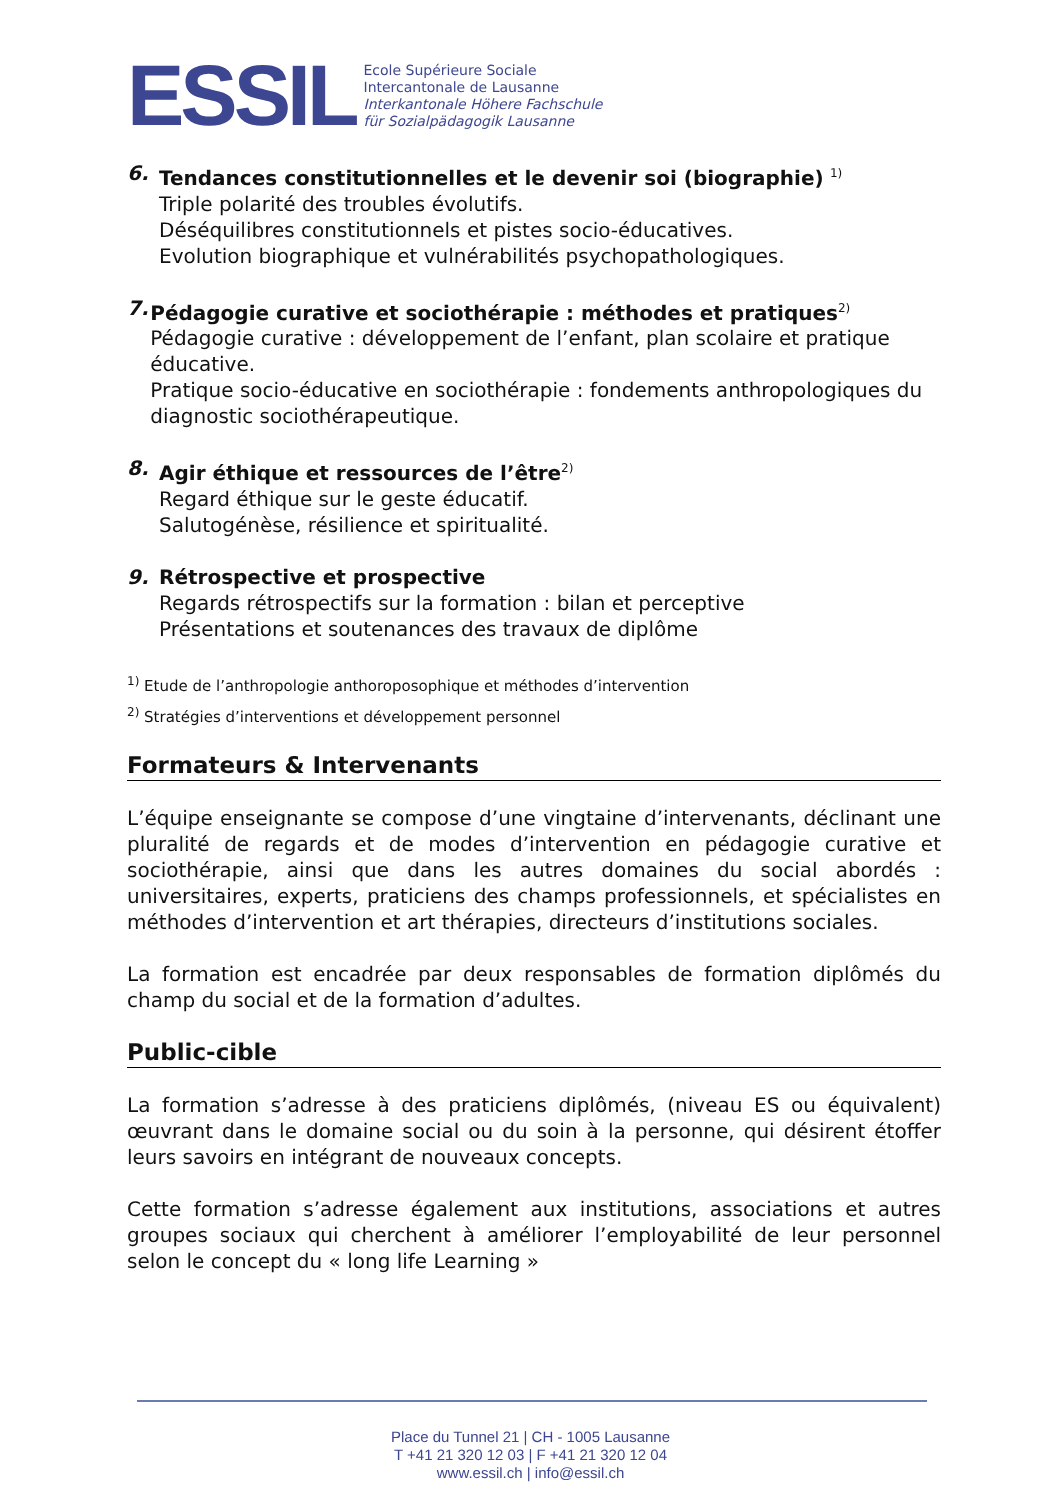ESSIL
Ecole Supérieure Sociale
Intercantonale de Lausanne
Interkantonale Höhere Fachschule
für Sozialpädagogik Lausanne
6. Tendances constitutionnelles et le devenir soi (biographie) <sup>1)</sup>
Triple polarité des troubles évolutifs.
Déséquilibres constitutionnels et pistes socio-éducatives.
Evolution biographique et vulnérabilités psychopathologiques.
7. Pédagogie curative et sociothérapie : méthodes et pratiques<sup>2)</sup>
Pédagogie curative : développement de l’enfant, plan scolaire et pratique éducative.
Pratique socio-éducative en sociothérapie : fondements anthropologiques du diagnostic sociothérapeutique.
8. Agir éthique et ressources de l’être<sup>2)</sup>
Regard éthique sur le geste éducatif.
Salutogénèse, résilience et spiritualité.
9. Rétrospective et prospective
Regards rétrospectifs sur la formation : bilan et perceptive
Présentations et soutenances des travaux de diplôme
<sup>1)</sup> Etude de l’anthropologie anthoroposophique et méthodes d’intervention
<sup>2)</sup> Stratégies d’interventions et développement personnel
Formateurs & Intervenants
L’équipe enseignante se compose d’une vingtaine d’intervenants, déclinant une pluralité de regards et de modes d’intervention en pédagogie curative et sociothérapie, ainsi que dans les autres domaines du social abordés : universitaires, experts, praticiens des champs professionnels, et spécialistes en méthodes d’intervention et art thérapies, directeurs d’institutions sociales.
La formation est encadrée par deux responsables de formation diplômés du champ du social et de la formation d’adultes.
Public-cible
La formation s’adresse à des praticiens diplômés, (niveau ES ou équivalent) œuvrant dans le domaine social ou du soin à la personne, qui désirent étoffer leurs savoirs en intégrant de nouveaux concepts.
Cette formation s’adresse également aux institutions, associations et autres groupes sociaux qui cherchent à améliorer l’employabilité de leur personnel selon le concept du « long life Learning »
Place du Tunnel 21 | CH - 1005 Lausanne
T +41 21 320 12 03 | F +41 21 320 12 04
www.essil.ch | info@essil.ch